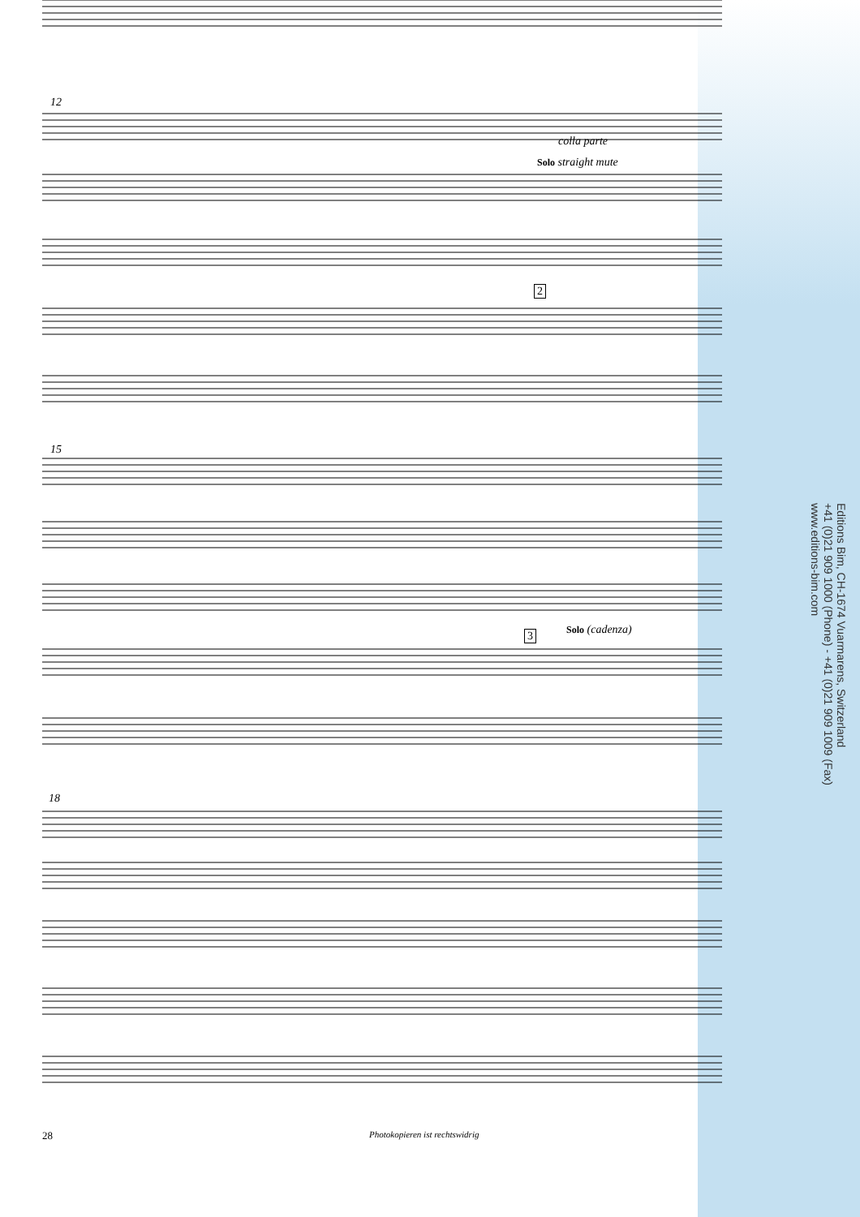12
colla parte
Solo straight mute
2
15
Solo (cadenza)
3
18
Editions Bim, CH-1674 Vuarmarens, Switzerland
+41 (0)21 909 1000 (Phone) - +41 (0)21 909 1009 (Fax)
www.editions-bim.com
28 Photokopieren ist rechtswidrig